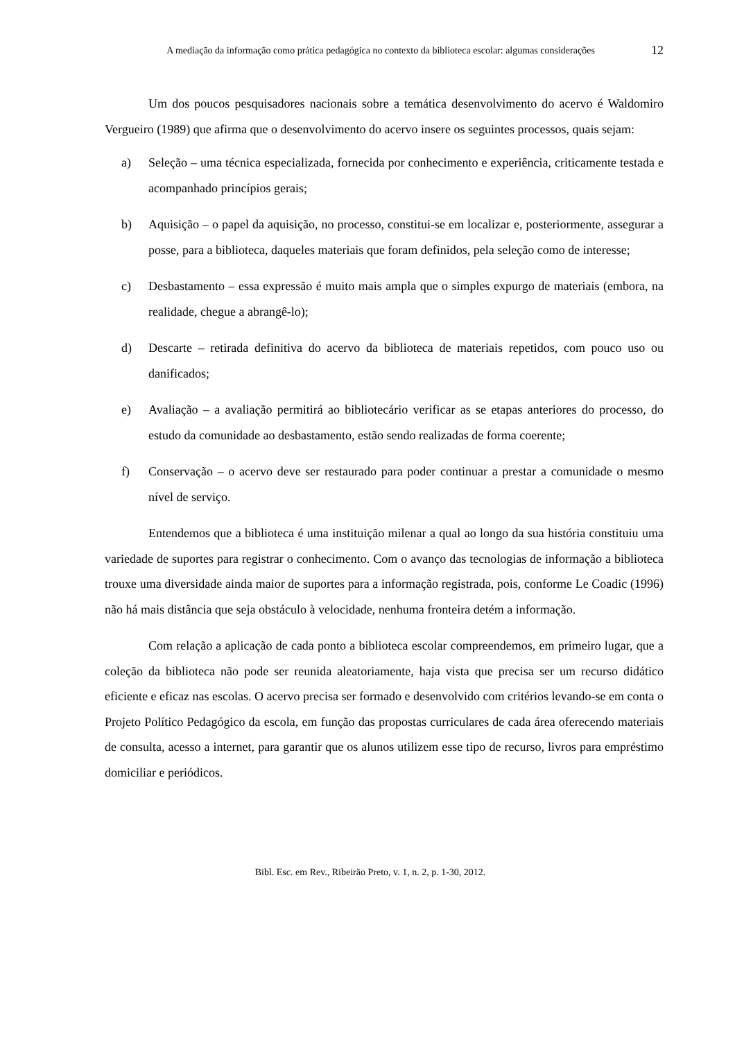A mediação da informação como prática pedagógica no contexto da biblioteca escolar: algumas considerações
12
Um dos poucos pesquisadores nacionais sobre a temática desenvolvimento do acervo é Waldomiro Vergueiro (1989) que afirma que o desenvolvimento do acervo insere os seguintes processos, quais sejam:
a) Seleção – uma técnica especializada, fornecida por conhecimento e experiência, criticamente testada e acompanhado princípios gerais;
b) Aquisição – o papel da aquisição, no processo, constitui-se em localizar e, posteriormente, assegurar a posse, para a biblioteca, daqueles materiais que foram definidos, pela seleção como de interesse;
c) Desbastamento – essa expressão é muito mais ampla que o simples expurgo de materiais (embora, na realidade, chegue a abrangê-lo);
d) Descarte – retirada definitiva do acervo da biblioteca de materiais repetidos, com pouco uso ou danificados;
e) Avaliação – a avaliação permitirá ao bibliotecário verificar as se etapas anteriores do processo, do estudo da comunidade ao desbastamento, estão sendo realizadas de forma coerente;
f) Conservação – o acervo deve ser restaurado para poder continuar a prestar a comunidade o mesmo nível de serviço.
Entendemos que a biblioteca é uma instituição milenar a qual ao longo da sua história constituiu uma variedade de suportes para registrar o conhecimento. Com o avanço das tecnologias de informação a biblioteca trouxe uma diversidade ainda maior de suportes para a informação registrada, pois, conforme Le Coadic (1996) não há mais distância que seja obstáculo à velocidade, nenhuma fronteira detém a informação.
Com relação a aplicação de cada ponto a biblioteca escolar compreendemos, em primeiro lugar, que a coleção da biblioteca não pode ser reunida aleatoriamente, haja vista que precisa ser um recurso didático eficiente e eficaz nas escolas. O acervo precisa ser formado e desenvolvido com critérios levando-se em conta o Projeto Político Pedagógico da escola, em função das propostas curriculares de cada área oferecendo materiais de consulta, acesso a internet, para garantir que os alunos utilizem esse tipo de recurso, livros para empréstimo domiciliar e periódicos.
Bibl. Esc. em Rev., Ribeirão Preto, v. 1, n. 2, p. 1-30, 2012.